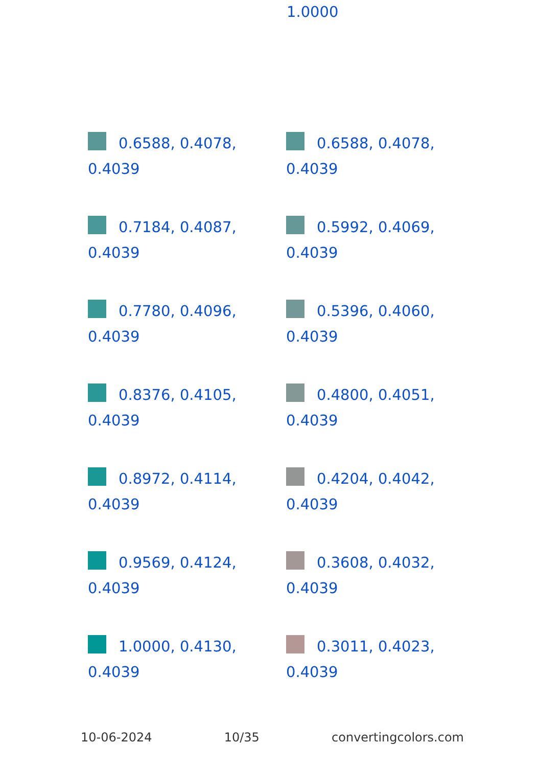1.0000
| 0.6588, 0.4078, 0.4039 | 0.6588, 0.4078, 0.4039 |
| 0.7184, 0.4087, 0.4039 | 0.5992, 0.4069, 0.4039 |
| 0.7780, 0.4096, 0.4039 | 0.5396, 0.4060, 0.4039 |
| 0.8376, 0.4105, 0.4039 | 0.4800, 0.4051, 0.4039 |
| 0.8972, 0.4114, 0.4039 | 0.4204, 0.4042, 0.4039 |
| 0.9569, 0.4124, 0.4039 | 0.3608, 0.4032, 0.4039 |
| 1.0000, 0.4130, 0.4039 | 0.3011, 0.4023, 0.4039 |
10-06-2024 10/35 convertingcolors.com